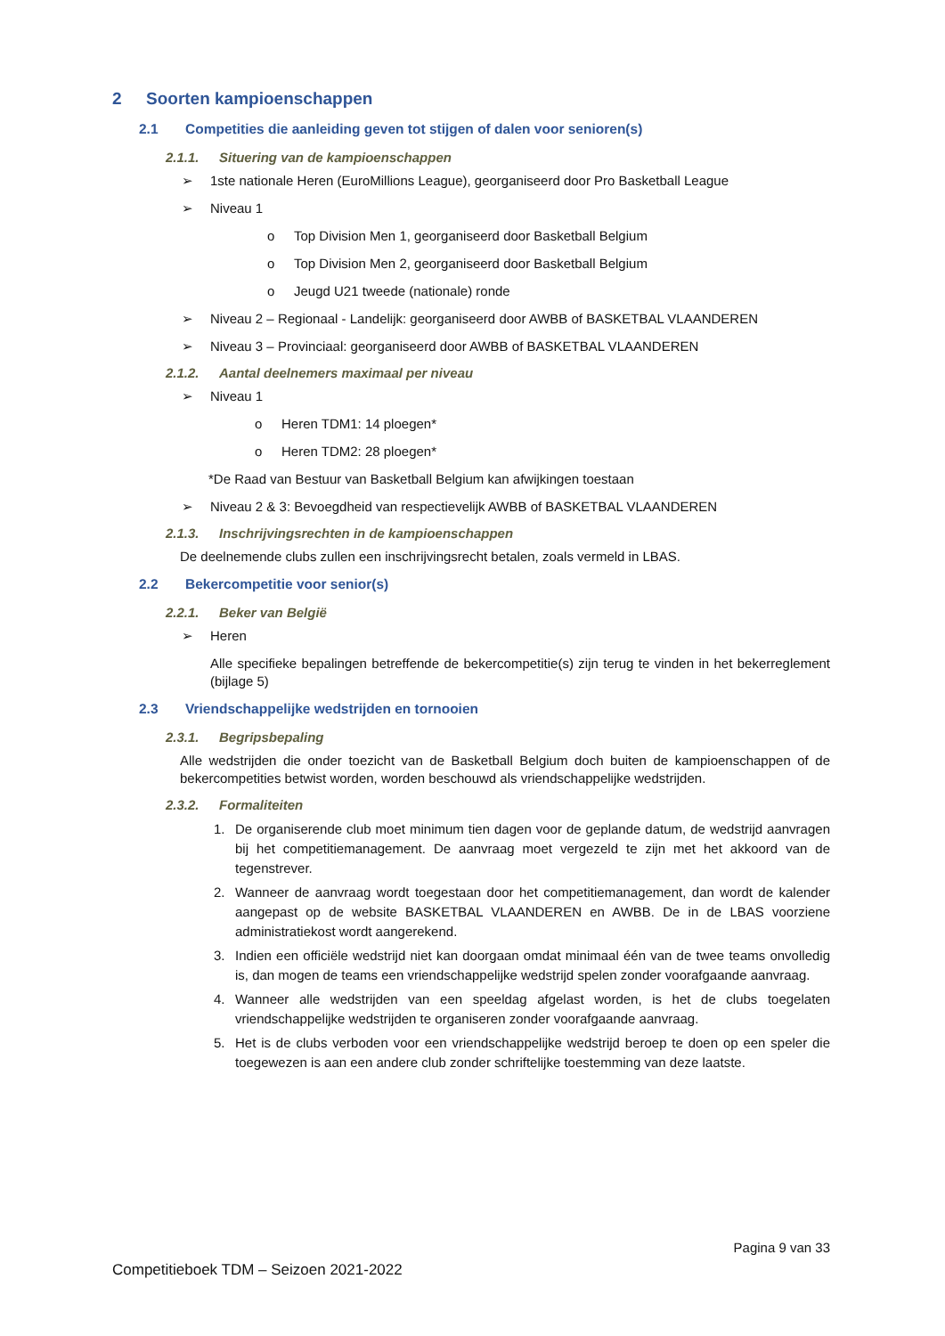2 Soorten kampioenschappen
2.1 Competities die aanleiding geven tot stijgen of dalen voor senioren(s)
2.1.1. Situering van de kampioenschappen
➢ 1ste nationale Heren (EuroMillions League), georganiseerd door Pro Basketball League
➢ Niveau 1
o Top Division Men 1, georganiseerd door Basketball Belgium
o Top Division Men 2, georganiseerd door Basketball Belgium
o Jeugd U21 tweede (nationale) ronde
➢ Niveau 2 – Regionaal - Landelijk: georganiseerd door AWBB of BASKETBAL VLAANDEREN
➢ Niveau 3 – Provinciaal: georganiseerd door AWBB of BASKETBAL VLAANDEREN
2.1.2. Aantal deelnemers maximaal per niveau
➢ Niveau 1
o Heren TDM1: 14 ploegen*
o Heren TDM2: 28 ploegen*
*De Raad van Bestuur van Basketball Belgium kan afwijkingen toestaan
➢ Niveau 2 & 3: Bevoegdheid van respectievelijk AWBB of BASKETBAL VLAANDEREN
2.1.3. Inschrijvingsrechten in de kampioenschappen
De deelnemende clubs zullen een inschrijvingsrecht betalen, zoals vermeld in LBAS.
2.2 Bekercompetitie voor senior(s)
2.2.1. Beker van België
➢ Heren
Alle specifieke bepalingen betreffende de bekercompetitie(s) zijn terug te vinden in het bekerreglement (bijlage 5)
2.3 Vriendschappelijke wedstrijden en tornooien
2.3.1. Begripsbepaling
Alle wedstrijden die onder toezicht van de Basketball Belgium doch buiten de kampioenschappen of de bekercompetities betwist worden, worden beschouwd als vriendschappelijke wedstrijden.
2.3.2. Formaliteiten
1. De organiserende club moet minimum tien dagen voor de geplande datum, de wedstrijd aanvragen bij het competitiemanagement. De aanvraag moet vergezeld te zijn met het akkoord van de tegenstrever.
2. Wanneer de aanvraag wordt toegestaan door het competitiemanagement, dan wordt de kalender aangepast op de website BASKETBAL VLAANDEREN en AWBB. De in de LBAS voorziene administratiekost wordt aangerekend.
3. Indien een officiële wedstrijd niet kan doorgaan omdat minimaal één van de twee teams onvolledig is, dan mogen de teams een vriendschappelijke wedstrijd spelen zonder voorafgaande aanvraag.
4. Wanneer alle wedstrijden van een speeldag afgelast worden, is het de clubs toegelaten vriendschappelijke wedstrijden te organiseren zonder voorafgaande aanvraag.
5. Het is de clubs verboden voor een vriendschappelijke wedstrijd beroep te doen op een speler die toegewezen is aan een andere club zonder schriftelijke toestemming van deze laatste.
Pagina 9 van 33
Competitieboek TDM – Seizoen 2021-2022